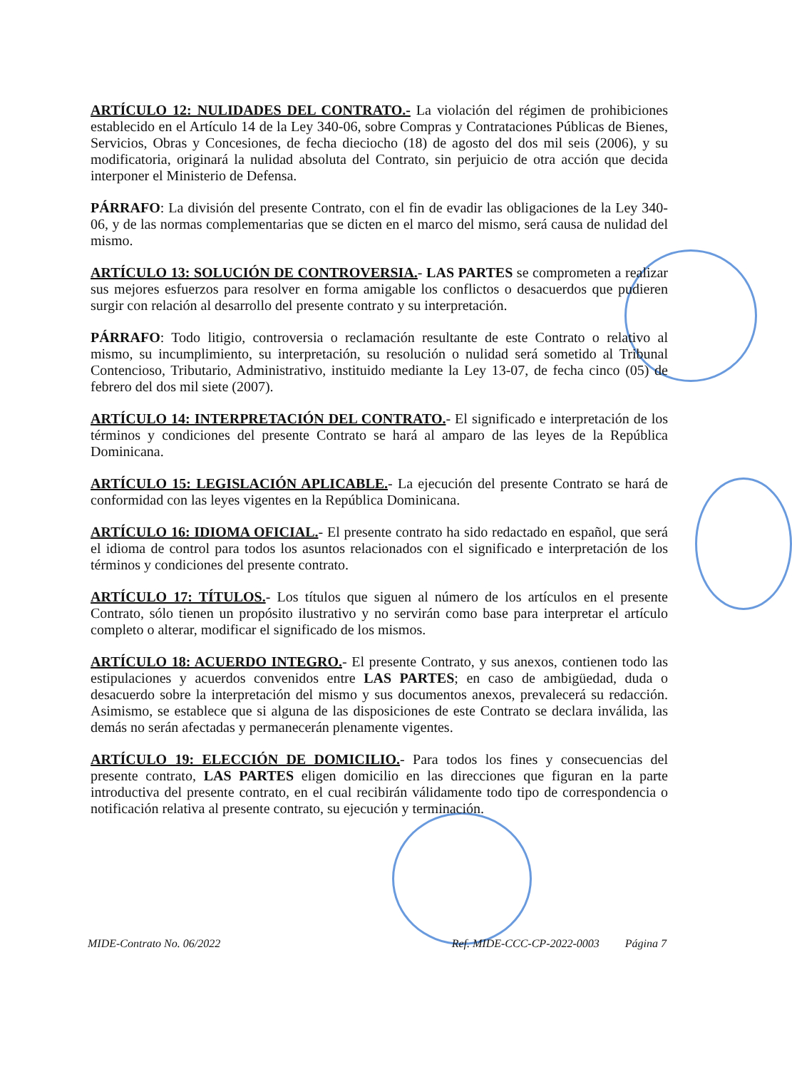ARTÍCULO 12: NULIDADES DEL CONTRATO.- La violación del régimen de prohibiciones establecido en el Artículo 14 de la Ley 340-06, sobre Compras y Contrataciones Públicas de Bienes, Servicios, Obras y Concesiones, de fecha dieciocho (18) de agosto del dos mil seis (2006), y su modificatoria, originará la nulidad absoluta del Contrato, sin perjuicio de otra acción que decida interponer el Ministerio de Defensa.
PÁRRAFO: La división del presente Contrato, con el fin de evadir las obligaciones de la Ley 340-06, y de las normas complementarias que se dicten en el marco del mismo, será causa de nulidad del mismo.
ARTÍCULO 13: SOLUCIÓN DE CONTROVERSIA.- LAS PARTES se comprometen a realizar sus mejores esfuerzos para resolver en forma amigable los conflictos o desacuerdos que pudieren surgir con relación al desarrollo del presente contrato y su interpretación.
PÁRRAFO: Todo litigio, controversia o reclamación resultante de este Contrato o relativo al mismo, su incumplimiento, su interpretación, su resolución o nulidad será sometido al Tribunal Contencioso, Tributario, Administrativo, instituido mediante la Ley 13-07, de fecha cinco (05) de febrero del dos mil siete (2007).
ARTÍCULO 14: INTERPRETACIÓN DEL CONTRATO.- El significado e interpretación de los términos y condiciones del presente Contrato se hará al amparo de las leyes de la República Dominicana.
ARTÍCULO 15: LEGISLACIÓN APLICABLE.- La ejecución del presente Contrato se hará de conformidad con las leyes vigentes en la República Dominicana.
ARTÍCULO 16: IDIOMA OFICIAL.- El presente contrato ha sido redactado en español, que será el idioma de control para todos los asuntos relacionados con el significado e interpretación de los términos y condiciones del presente contrato.
ARTÍCULO 17: TÍTULOS.- Los títulos que siguen al número de los artículos en el presente Contrato, sólo tienen un propósito ilustrativo y no servirán como base para interpretar el artículo completo o alterar, modificar el significado de los mismos.
ARTÍCULO 18: ACUERDO INTEGRO.- El presente Contrato, y sus anexos, contienen todo las estipulaciones y acuerdos convenidos entre LAS PARTES; en caso de ambigüedad, duda o desacuerdo sobre la interpretación del mismo y sus documentos anexos, prevalecerá su redacción. Asimismo, se establece que si alguna de las disposiciones de este Contrato se declara inválida, las demás no serán afectadas y permanecerán plenamente vigentes.
ARTÍCULO 19: ELECCIÓN DE DOMICILIO.- Para todos los fines y consecuencias del presente contrato, LAS PARTES eligen domicilio en las direcciones que figuran en la parte introductiva del presente contrato, en el cual recibirán válidamente todo tipo de correspondencia o notificación relativa al presente contrato, su ejecución y terminación.
MIDE-Contrato No. 06/2022 Ref. MIDE-CCC-CP-2022-0003 Página 7